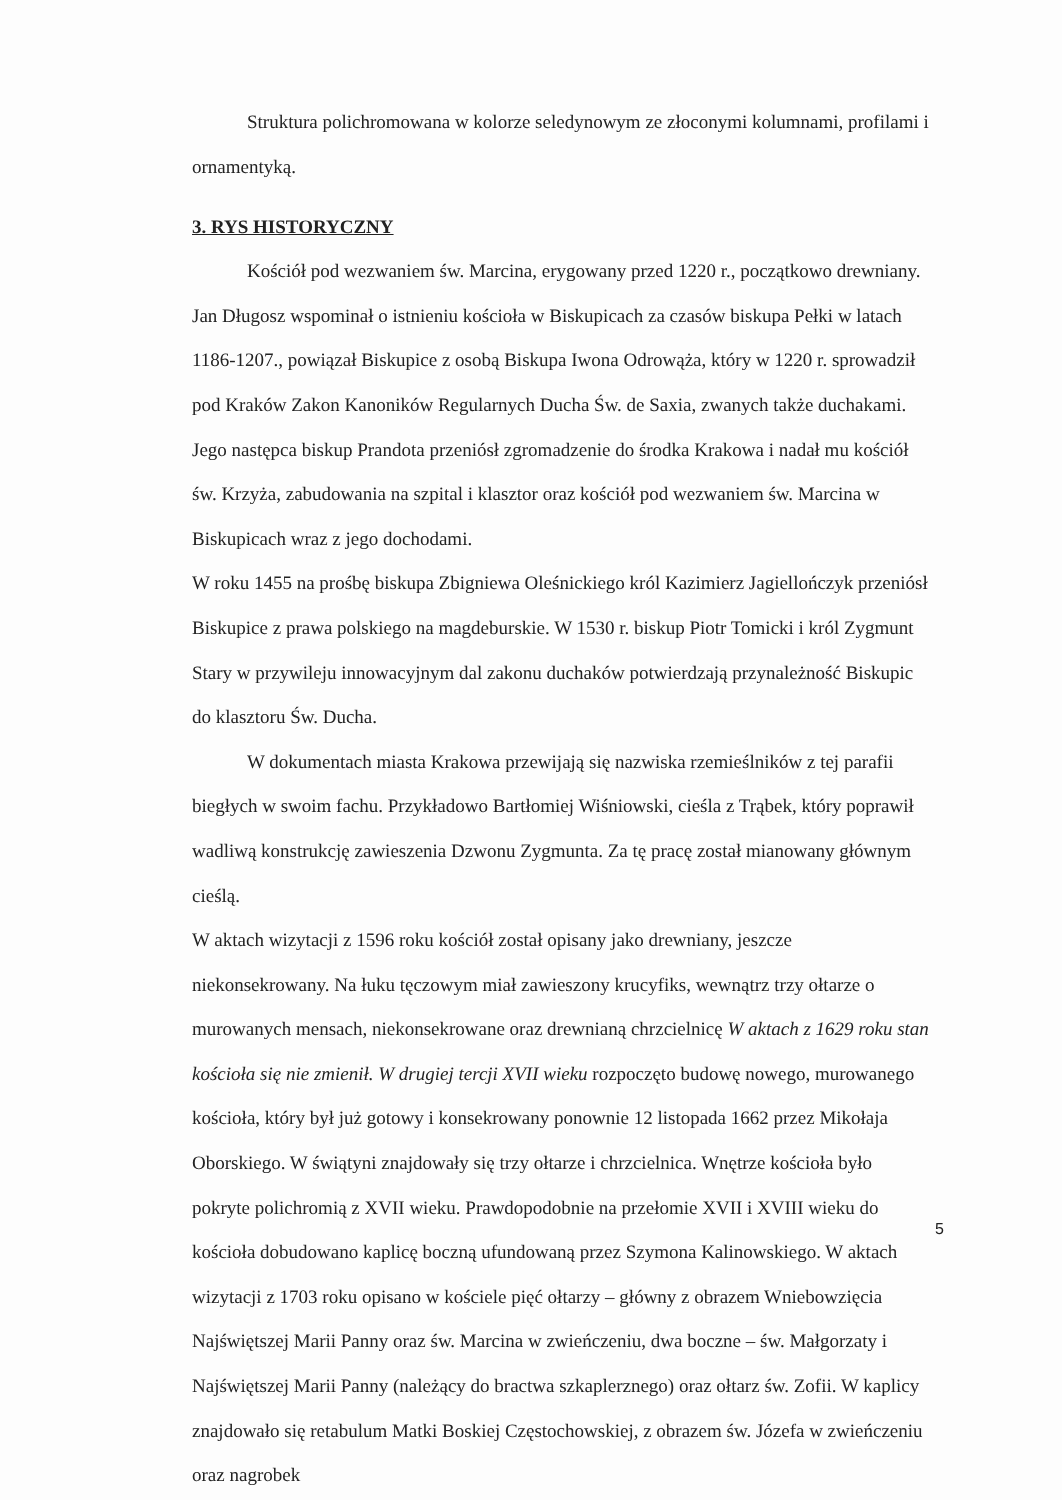Struktura polichromowana w kolorze seledynowym ze złoconymi kolumnami, profilami i ornamentyką.
3. RYS HISTORYCZNY
Kościół pod wezwaniem św. Marcina, erygowany przed 1220 r., początkowo drewniany. Jan Długosz wspominał o istnieniu kościoła w Biskupicach za czasów biskupa Pełki w latach 1186-1207., powiązał Biskupice z osobą Biskupa Iwona Odrowąża, który w 1220 r. sprowadził pod Kraków Zakon Kanoników Regularnych Ducha Św. de Saxia, zwanych także duchakami. Jego następca biskup Prandota przeniósł zgromadzenie do środka Krakowa i nadał mu kościół św. Krzyża, zabudowania na szpital i klasztor oraz kościół pod wezwaniem św. Marcina w Biskupicach wraz z jego dochodami.
W roku 1455 na prośbę biskupa Zbigniewa Oleśnickiego król Kazimierz Jagiellończyk przeniósł Biskupice z prawa polskiego na magdeburskie. W 1530 r. biskup Piotr Tomicki i król Zygmunt Stary w przywileju innowacyjnym dal zakonu duchaków potwierdzają przynależność Biskupic do klasztoru Św. Ducha.
W dokumentach miasta Krakowa przewijają się nazwiska rzemieślników z tej parafii biegłych w swoim fachu. Przykładowo Bartłomiej Wiśniowski, cieśla z Trąbek, który poprawił wadliwą konstrukcję zawieszenia Dzwonu Zygmunta. Za tę pracę został mianowany głównym cieślą.
W aktach wizytacji z 1596 roku kościół został opisany jako drewniany, jeszcze niekonsekrowany. Na łuku tęczowym miał zawieszony krucyfiks, wewnątrz trzy ołtarze o murowanych mensach, niekonsekrowane oraz drewnianą chrzcielnicę W aktach z 1629 roku stan kościoła się nie zmienił. W drugiej tercji XVII wieku rozpoczęto budowę nowego, murowanego kościoła, który był już gotowy i konsekrowany ponownie 12 listopada 1662 przez Mikołaja Oborskiego. W świątyni znajdowały się trzy ołtarze i chrzcielnica. Wnętrze kościoła było pokryte polichromią z XVII wieku. Prawdopodobnie na przełomie XVII i XVIII wieku do kościoła dobudowano kaplicę boczną ufundowaną przez Szymona Kalinowskiego. W aktach wizytacji z 1703 roku opisano w kościele pięć ołtarzy – główny z obrazem Wniebowzięcia Najświętszej Marii Panny oraz św. Marcina w zwieńczeniu, dwa boczne – św. Małgorzaty i Najświętszej Marii Panny (należący do bractwa szkaplerznego) oraz ołtarz św. Zofii. W kaplicy znajdowało się retabulum Matki Boskiej Częstochowskiej, z obrazem św. Józefa w zwieńczeniu oraz nagrobek
5